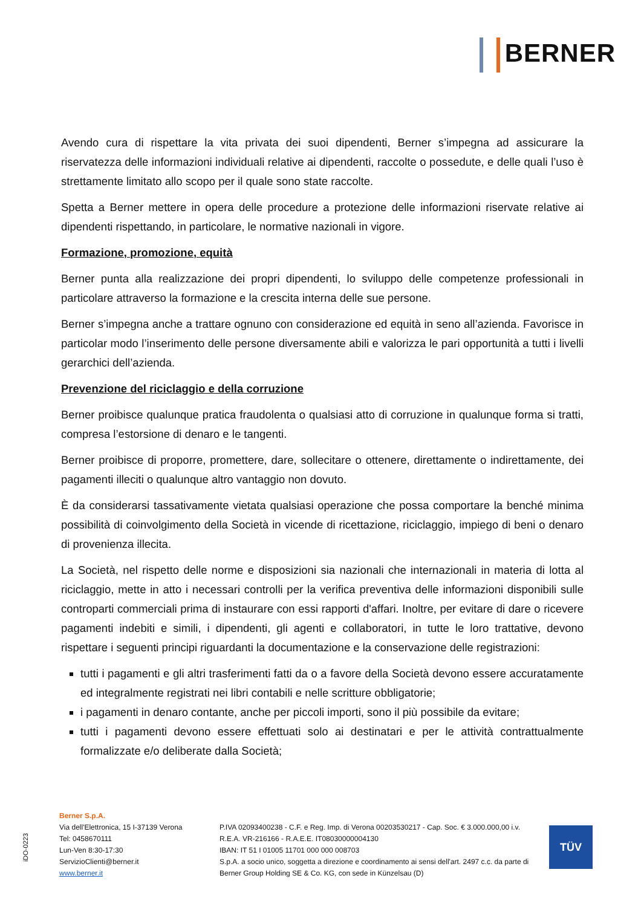BERNER
Avendo cura di rispettare la vita privata dei suoi dipendenti, Berner s’impegna ad assicurare la riservatezza delle informazioni individuali relative ai dipendenti, raccolte o possedute, e delle quali l’uso è strettamente limitato allo scopo per il quale sono state raccolte.
Spetta a Berner mettere in opera delle procedure a protezione delle informazioni riservate relative ai dipendenti rispettando, in particolare, le normative nazionali in vigore.
Formazione, promozione, equità
Berner punta alla realizzazione dei propri dipendenti, lo sviluppo delle competenze professionali in particolare attraverso la formazione e la crescita interna delle sue persone.
Berner s’impegna anche a trattare ognuno con considerazione ed equità in seno all’azienda. Favorisce in particolar modo l’inserimento delle persone diversamente abili e valorizza le pari opportunità a tutti i livelli gerarchici dell’azienda.
Prevenzione del riciclaggio e della corruzione
Berner proibisce qualunque pratica fraudolenta o qualsiasi atto di corruzione in qualunque forma si tratti, compresa l’estorsione di denaro e le tangenti.
Berner proibisce di proporre, promettere, dare, sollecitare o ottenere, direttamente o indirettamente, dei pagamenti illeciti o qualunque altro vantaggio non dovuto.
È da considerarsi tassativamente vietata qualsiasi operazione che possa comportare la benché minima possibilità di coinvolgimento della Società in vicende di ricettazione, riciclaggio, impiego di beni o denaro di provenienza illecita.
La Società, nel rispetto delle norme e disposizioni sia nazionali che internazionali in materia di lotta al riciclaggio, mette in atto i necessari controlli per la verifica preventiva delle informazioni disponibili sulle controparti commerciali prima di instaurare con essi rapporti d'affari. Inoltre, per evitare di dare o ricevere pagamenti indebiti e simili, i dipendenti, gli agenti e collaboratori, in tutte le loro trattative, devono rispettare i seguenti principi riguardanti la documentazione e la conservazione delle registrazioni:
tutti i pagamenti e gli altri trasferimenti fatti da o a favore della Società devono essere accuratamente ed integralmente registrati nei libri contabili e nelle scritture obbligatorie;
i pagamenti in denaro contante, anche per piccoli importi, sono il più possibile da evitare;
tutti i pagamenti devono essere effettuati solo ai destinatari e per le attività contrattualmente formalizzate e/o deliberate dalla Società;
iDO-0223
Berner S.p.A.
Via dell'Elettronica, 15 I-37139 Verona
Tel: 0458670111
Lun-Ven 8:30-17:30
ServizioClienti@berner.it
www.berner.it
P.IVA 02093400238 - C.F. e Reg. Imp. di Verona 00203530217 - Cap. Soc. € 3.000.000,00 i.v.
R.E.A. VR-216166 - R.A.E.E. IT08030000004130
IBAN: IT 51 I 01005 11701 000 000 008703
S.p.A. a socio unico, soggetta a direzione e coordinamento ai sensi dell'art. 2497 c.c. da parte di
Berner Group Holding SE & Co. KG, con sede in Künzelsau (D)
TÜV